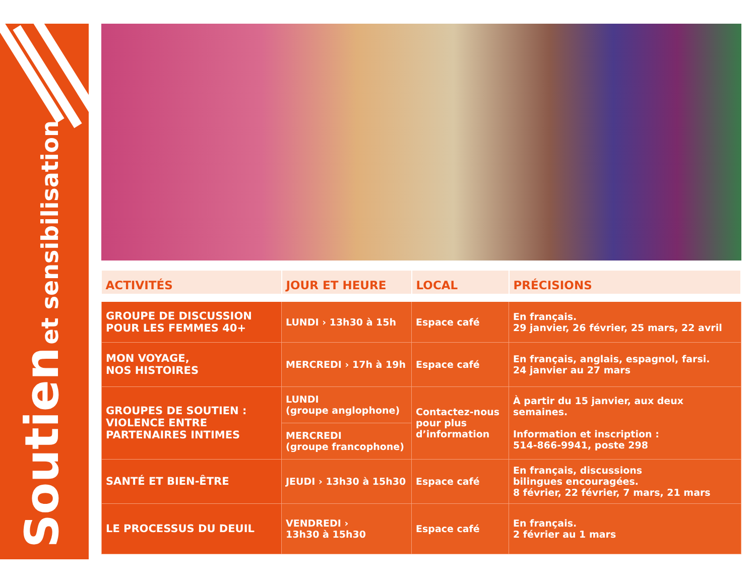Soutien et sensibilisation
| ACTIVITÉS | JOUR ET HEURE | LOCAL | PRÉCISIONS |
| --- | --- | --- | --- |
| GROUPE DE DISCUSSION POUR LES FEMMES 40+ | LUNDI › 13h30 à 15h | Espace café | En français. 29 janvier, 26 février, 25 mars, 22 avril |
| MON VOYAGE, NOS HISTOIRES | MERCREDI › 17h à 19h | Espace café | En français, anglais, espagnol, farsi. 24 janvier au 27 mars |
| GROUPES DE SOUTIEN : VIOLENCE ENTRE PARTENAIRES INTIMES | LUNDI (groupe anglophone) | Contactez-nous pour plus d’information | À partir du 15 janvier, aux deux semaines. Information et inscription : 514-866-9941, poste 298 |
| | MERCREDI (groupe francophone) | | |
| SANTÉ ET BIEN-ÊTRE | JEUDI › 13h30 à 15h30 | Espace café | En français, discussions bilingues encouragées. 8 février, 22 février, 7 mars, 21 mars |
| LE PROCESSUS DU DEUIL | VENDREDI › 13h30 à 15h30 | Espace café | En français. 2 février au 1 mars |